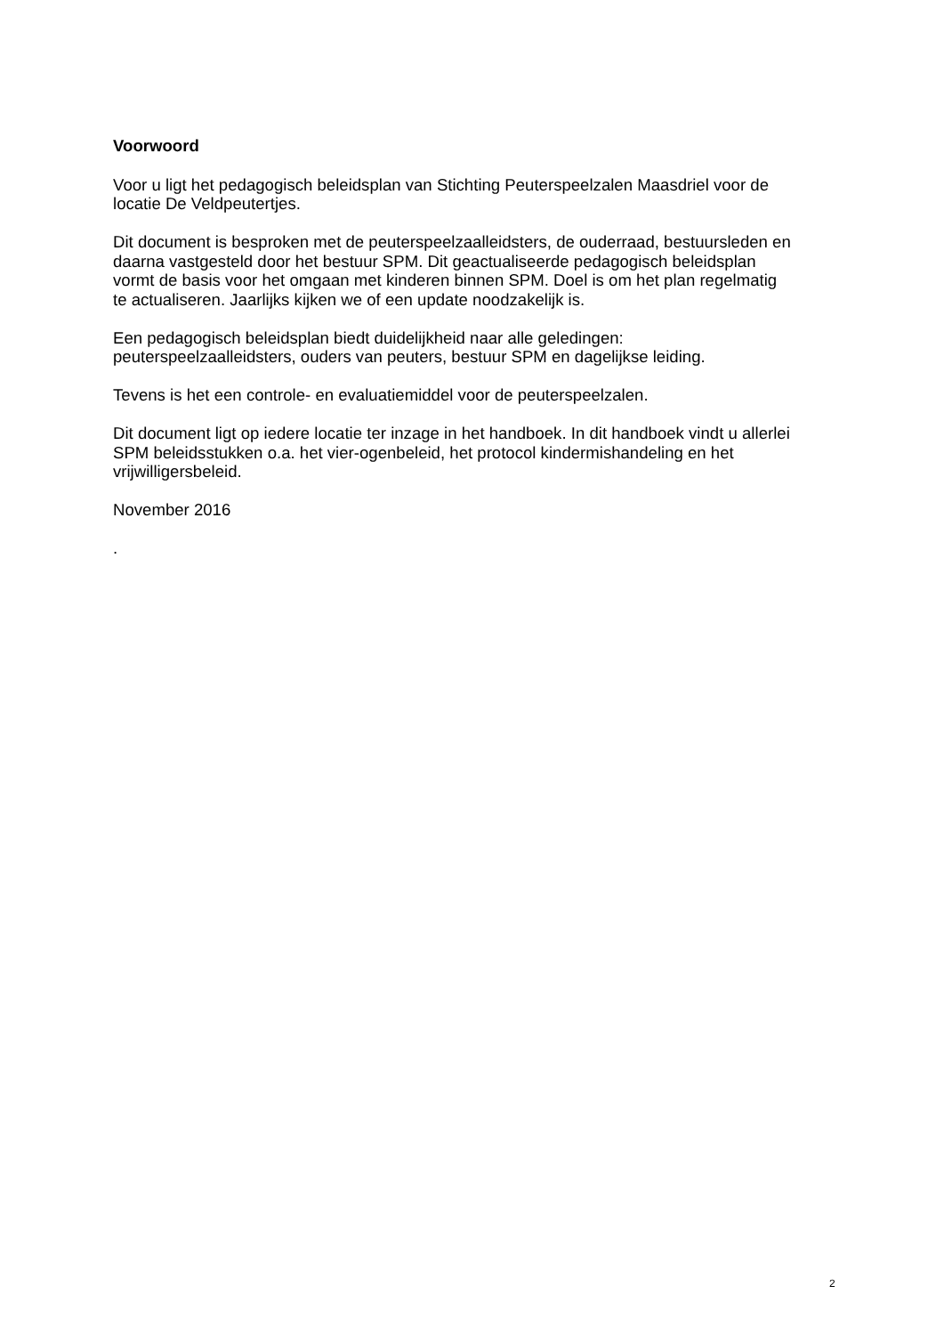Voorwoord
Voor u ligt het pedagogisch beleidsplan van Stichting Peuterspeelzalen Maasdriel voor de
locatie De Veldpeutertjes.
Dit document is besproken met de peuterspeelzaalleidsters, de ouderraad, bestuursleden en
daarna vastgesteld door het bestuur SPM. Dit geactualiseerde pedagogisch beleidsplan
vormt de basis voor het omgaan met kinderen binnen SPM. Doel is om het plan regelmatig
te actualiseren. Jaarlijks kijken we of een update noodzakelijk is.
Een pedagogisch beleidsplan biedt duidelijkheid naar alle geledingen:
peuterspeelzaalleidsters, ouders van peuters, bestuur SPM en dagelijkse leiding.
Tevens is het een controle- en evaluatiemiddel voor de peuterspeelzalen.
Dit document ligt op iedere locatie ter inzage in het handboek. In dit handboek vindt u allerlei
SPM beleidsstukken o.a. het vier-ogenbeleid, het protocol kindermishandeling en het
vrijwilligersbeleid.
November 2016
.
2